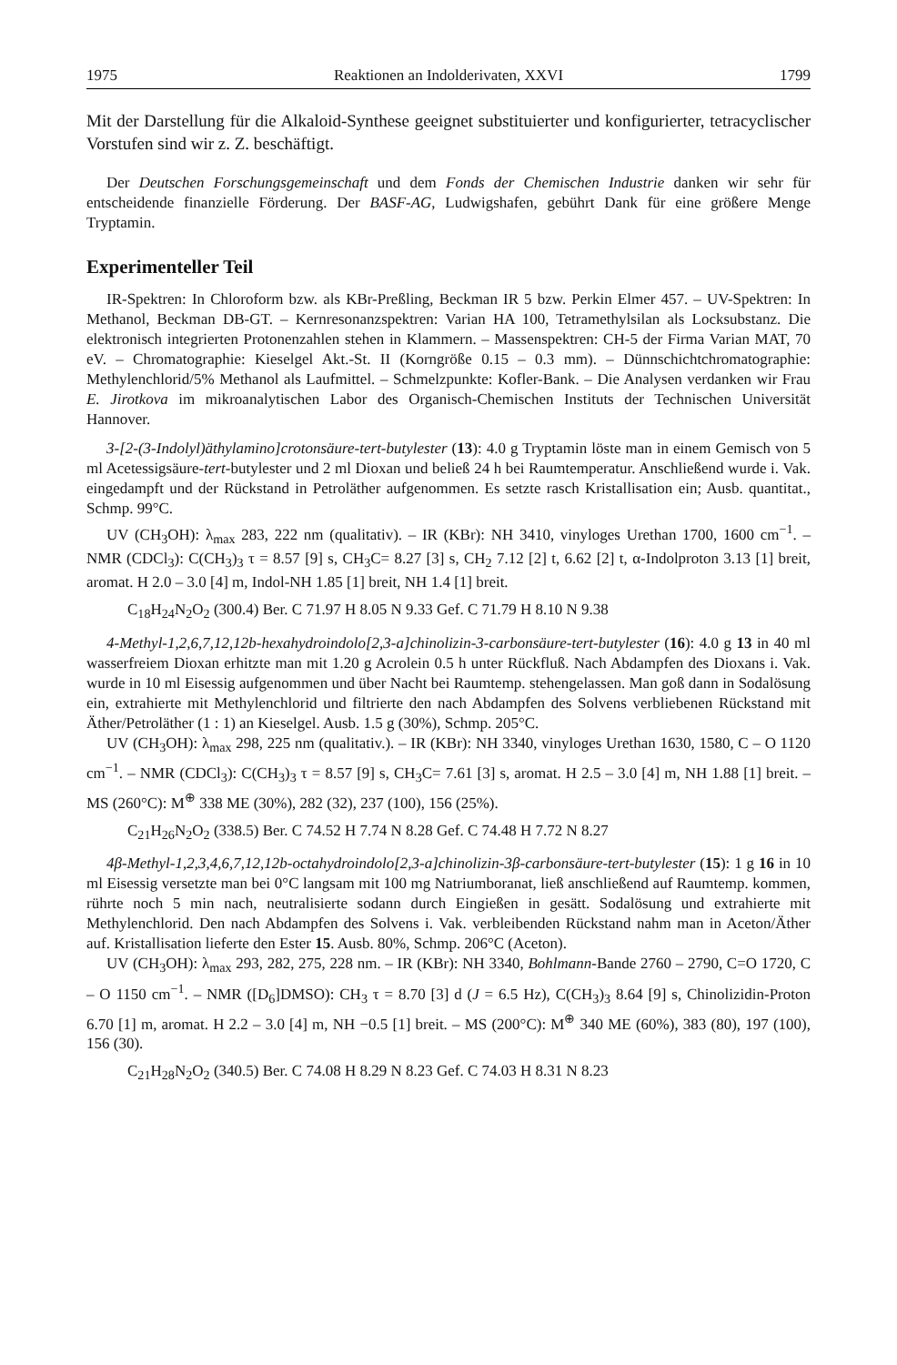1975 Reaktionen an Indolderivaten, XXVI 1799
Mit der Darstellung für die Alkaloid-Synthese geeignet substituierter und konfigurierter, tetracyclischer Vorstufen sind wir z. Z. beschäftigt.
Der Deutschen Forschungsgemeinschaft und dem Fonds der Chemischen Industrie danken wir sehr für entscheidende finanzielle Förderung. Der BASF-AG, Ludwigshafen, gebührt Dank für eine größere Menge Tryptamin.
Experimenteller Teil
IR-Spektren: In Chloroform bzw. als KBr-Preßling, Beckman IR 5 bzw. Perkin Elmer 457. – UV-Spektren: In Methanol, Beckman DB-GT. – Kernresonanzspektren: Varian HA 100, Tetramethylsilan als Locksubstanz. Die elektronisch integrierten Protonenzahlen stehen in Klammern. – Massenspektren: CH-5 der Firma Varian MAT, 70 eV. – Chromatographie: Kieselgel Akt.-St. II (Korngröße 0.15 – 0.3 mm). – Dünnschichtchromatographie: Methylenchlorid/5% Methanol als Laufmittel. – Schmelzpunkte: Kofler-Bank. – Die Analysen verdanken wir Frau E. Jirotkova im mikroanalytischen Labor des Organisch-Chemischen Instituts der Technischen Universität Hannover.
3-[2-(3-Indolyl)äthylamino]crotonsäure-tert-butylester (13): 4.0 g Tryptamin löste man in einem Gemisch von 5 ml Acetessigsäure-tert-butylester und 2 ml Dioxan und beließ 24 h bei Raumtemperatur. Anschließend wurde i. Vak. eingedampft und der Rückstand in Petroläther aufgenommen. Es setzte rasch Kristallisation ein; Ausb. quantitat., Schmp. 99°C.
UV (CH<sub>3</sub>OH): λ<sub>max</sub> 283, 222 nm (qualitativ). – IR (KBr): NH 3410, vinyloges Urethan 1700, 1600 cm<sup>−1</sup>. – NMR (CDCl<sub>3</sub>): C(CH<sub>3</sub>)<sub>3</sub> τ = 8.57 [9] s, CH<sub>3</sub>C= 8.27 [3] s, CH<sub>2</sub> 7.12 [2] t, 6.62 [2] t, α-Indolproton 3.13 [1] breit, aromat. H 2.0 – 3.0 [4] m, Indol-NH 1.85 [1] breit, NH 1.4 [1] breit.
C<sub>18</sub>H<sub>24</sub>N<sub>2</sub>O<sub>2</sub> (300.4) Ber. C 71.97 H 8.05 N 9.33 Gef. C 71.79 H 8.10 N 9.38
4-Methyl-1,2,6,7,12,12b-hexahydroindolo[2,3-a]chinolizin-3-carbonsäure-tert-butylester (16): 4.0 g 13 in 40 ml wasserfreiem Dioxan erhitzte man mit 1.20 g Acrolein 0.5 h unter Rückfluß. Nach Abdampfen des Dioxans i. Vak. wurde in 10 ml Eisessig aufgenommen und über Nacht bei Raumtemp. stehengelassen. Man goß dann in Sodalösung ein, extrahierte mit Methylenchlorid und filtrierte den nach Abdampfen des Solvens verbliebenen Rückstand mit Äther/Petroläther (1 : 1) an Kieselgel. Ausb. 1.5 g (30%), Schmp. 205°C.
UV (CH<sub>3</sub>OH): λ<sub>max</sub> 298, 225 nm (qualitativ.). – IR (KBr): NH 3340, vinyloges Urethan 1630, 1580, C – O 1120 cm<sup>−1</sup>. – NMR (CDCl<sub>3</sub>): C(CH<sub>3</sub>)<sub>3</sub> τ = 8.57 [9] s, CH<sub>3</sub>C= 7.61 [3] s, aromat. H 2.5 – 3.0 [4] m, NH 1.88 [1] breit. – MS (260°C): M<sup>⊕</sup> 338 ME (30%), 282 (32), 237 (100), 156 (25%).
C<sub>21</sub>H<sub>26</sub>N<sub>2</sub>O<sub>2</sub> (338.5) Ber. C 74.52 H 7.74 N 8.28 Gef. C 74.48 H 7.72 N 8.27
4β-Methyl-1,2,3,4,6,7,12,12b-octahydroindolo[2,3-a]chinolizin-3β-carbonsäure-tert-butylester (15): 1 g 16 in 10 ml Eisessig versetzte man bei 0°C langsam mit 100 mg Natriumboranat, ließ anschließend auf Raumtemp. kommen, rührte noch 5 min nach, neutralisierte sodann durch Eingießen in gesätt. Sodalösung und extrahierte mit Methylenchlorid. Den nach Abdampfen des Solvens i. Vak. verbleibenden Rückstand nahm man in Aceton/Äther auf. Kristallisation lieferte den Ester 15. Ausb. 80%, Schmp. 206°C (Aceton).
UV (CH<sub>3</sub>OH): λ<sub>max</sub> 293, 282, 275, 228 nm. – IR (KBr): NH 3340, Bohlmann-Bande 2760 – 2790, C=O 1720, C – O 1150 cm<sup>−1</sup>. – NMR ([D<sub>6</sub>]DMSO): CH<sub>3</sub> τ = 8.70 [3] d (J = 6.5 Hz), C(CH<sub>3</sub>)<sub>3</sub> 8.64 [9] s, Chinolizidin-Proton 6.70 [1] m, aromat. H 2.2 – 3.0 [4] m, NH −0.5 [1] breit. – MS (200°C): M<sup>⊕</sup> 340 ME (60%), 383 (80), 197 (100), 156 (30).
C<sub>21</sub>H<sub>28</sub>N<sub>2</sub>O<sub>2</sub> (340.5) Ber. C 74.08 H 8.29 N 8.23 Gef. C 74.03 H 8.31 N 8.23